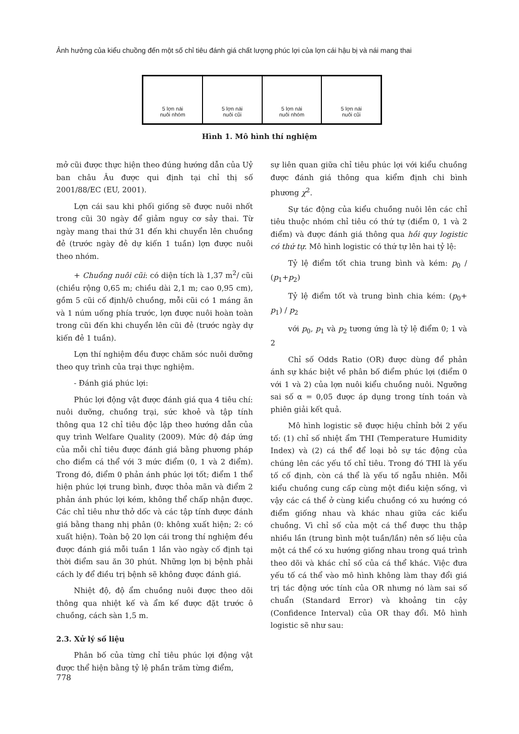Ảnh hưởng của kiểu chuồng đến một số chỉ tiêu đánh giá chất lượng phúc lợi của lợn cái hậu bị và nái mang thai
5 lợn nái
nuôi nhóm
5 lợn nái
nuôi cũi
5 lợn nái
nuôi nhóm
5 lợn nái
nuôi cũi
Hình 1. Mô hình thí nghiệm
mở cũi được thực hiện theo đúng hướng dẫn của Uỷ ban châu Âu được qui định tại chỉ thị số 2001/88/EC (EU, 2001).
Lợn cái sau khi phối giống sẽ được nuôi nhốt trong cũi 30 ngày để giảm nguy cơ sảy thai. Từ ngày mang thai thứ 31 đến khi chuyển lên chuồng đẻ (trước ngày đẻ dự kiến 1 tuần) lợn được nuôi theo nhóm.
+ Chuồng nuôi cũi: có diện tích là 1,37 m<sup>2</sup>/ cũi (chiều rộng 0,65 m; chiều dài 2,1 m; cao 0,95 cm), gồm 5 cũi cố định/ô chuồng, mỗi cũi có 1 máng ăn và 1 núm uống phía trước, lợn được nuôi hoàn toàn trong cũi đến khi chuyển lên cũi đẻ (trước ngày dự kiến đẻ 1 tuần).
Lợn thí nghiệm đều được chăm sóc nuôi dưỡng theo quy trình của trại thực nghiệm.
- Đánh giá phúc lợi:
Phúc lợi động vật được đánh giá qua 4 tiêu chí: nuôi dưỡng, chuồng trại, sức khoẻ và tập tính thông qua 12 chỉ tiêu độc lập theo hướng dẫn của quy trình Welfare Quality (2009). Mức độ đáp ứng của mỗi chỉ tiêu được đánh giá bằng phương pháp cho điểm cá thể với 3 mức điểm (0, 1 và 2 điểm). Trong đó, điểm 0 phản ánh phúc lợi tốt; điểm 1 thể hiện phúc lợi trung bình, được thỏa mãn và điểm 2 phản ánh phúc lợi kém, không thể chấp nhận được. Các chỉ tiêu như thở dốc và các tập tính được đánh giá bằng thang nhị phân (0: không xuất hiện; 2: có xuất hiện). Toàn bộ 20 lợn cái trong thí nghiệm đều được đánh giá mỗi tuần 1 lần vào ngày cố định tại thời điểm sau ăn 30 phút. Những lợn bị bệnh phải cách ly để điều trị bệnh sẽ không được đánh giá.
Nhiệt độ, độ ẩm chuồng nuôi được theo dõi thông qua nhiệt kế và ẩm kế được đặt trước ô chuồng, cách sàn 1,5 m.
2.3. Xử lý số liệu
Phân bố của từng chỉ tiêu phúc lợi động vật được thể hiện bằng tỷ lệ phần trăm từng điểm,
sự liên quan giữa chỉ tiêu phúc lợi với kiểu chuồng được đánh giá thông qua kiểm định chi bình phương χ<sup>2</sup>.
Sự tác động của kiểu chuồng nuôi lên các chỉ tiêu thuộc nhóm chỉ tiêu có thứ tự (điểm 0, 1 và 2 điểm) và được đánh giá thông qua hồi quy logistic có thứ tự. Mô hình logistic có thứ tự lên hai tỷ lệ:
Tỷ lệ điểm tốt chia trung bình và kém: p<sub>0</sub> / (p<sub>1</sub>+p<sub>2</sub>)
Tỷ lệ điểm tốt và trung bình chia kém: (p<sub>0</sub>+ p<sub>1</sub>) / p<sub>2</sub>
với p<sub>0</sub>, p<sub>1</sub> và p<sub>2</sub> tương ứng là tỷ lệ điểm 0; 1 và 2
Chỉ số Odds Ratio (OR) được dùng để phản ánh sự khác biệt về phân bố điểm phúc lợi (điểm 0 với 1 và 2) của lợn nuôi kiểu chuồng nuôi. Ngưỡng sai số α = 0,05 được áp dụng trong tính toán và phiên giải kết quả.
Mô hình logistic sẽ được hiệu chỉnh bởi 2 yếu tố: (1) chỉ số nhiệt ẩm THI (Temperature Humidity Index) và (2) cá thể để loại bỏ sự tác động của chúng lên các yếu tố chỉ tiêu. Trong đó THI là yếu tố cố định, còn cá thể là yếu tố ngẫu nhiên. Mỗi kiểu chuồng cung cấp cùng một điều kiện sống, vì vậy các cá thể ở cùng kiểu chuồng có xu hướng có điểm giống nhau và khác nhau giữa các kiểu chuồng. Vì chỉ số của một cá thể được thu thập nhiều lần (trung bình một tuần/lần) nên số liệu của một cá thể có xu hướng giống nhau trong quá trình theo dõi và khác chỉ số của cá thể khác. Việc đưa yếu tố cá thể vào mô hình không làm thay đổi giá trị tác động ước tính của OR nhưng nó làm sai số chuẩn (Standard Error) và khoảng tin cậy (Confidence Interval) của OR thay đổi. Mô hình logistic sẽ như sau:
778